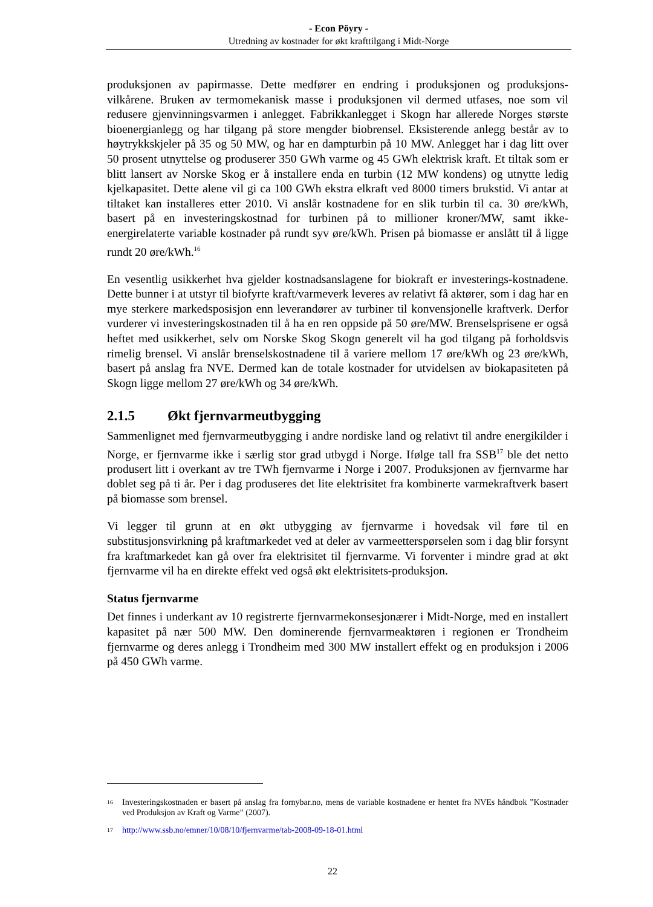- Econ Pöyry -
Utredning av kostnader for økt krafttilgang i Midt-Norge
produksjonen av papirmasse. Dette medfører en endring i produksjonen og produksjons-vilkårene. Bruken av termomekanisk masse i produksjonen vil dermed utfases, noe som vil redusere gjenvinningsvarmen i anlegget. Fabrikkanlegget i Skogn har allerede Norges største bioenergianlegg og har tilgang på store mengder biobrensel. Eksisterende anlegg består av to høytrykkskjeler på 35 og 50 MW, og har en dampturbin på 10 MW. Anlegget har i dag litt over 50 prosent utnyttelse og produserer 350 GWh varme og 45 GWh elektrisk kraft. Et tiltak som er blitt lansert av Norske Skog er å installere enda en turbin (12 MW kondens) og utnytte ledig kjelkapasitet. Dette alene vil gi ca 100 GWh ekstra elkraft ved 8000 timers brukstid. Vi antar at tiltaket kan installeres etter 2010. Vi anslår kostnadene for en slik turbin til ca. 30 øre/kWh, basert på en investeringskostnad for turbinen på to millioner kroner/MW, samt ikke-energirelaterte variable kostnader på rundt syv øre/kWh. Prisen på biomasse er anslått til å ligge rundt 20 øre/kWh.<sup>16</sup>
En vesentlig usikkerhet hva gjelder kostnadsanslagene for biokraft er investerings-kostnadene. Dette bunner i at utstyr til biofyrte kraft/varmeverk leveres av relativt få aktører, som i dag har en mye sterkere markedsposisjon enn leverandører av turbiner til konvensjonelle kraftverk. Derfor vurderer vi investeringskostnaden til å ha en ren oppside på 50 øre/MW. Brenselsprisene er også heftet med usikkerhet, selv om Norske Skog Skogn generelt vil ha god tilgang på forholdsvis rimelig brensel. Vi anslår brenselskostnadene til å variere mellom 17 øre/kWh og 23 øre/kWh, basert på anslag fra NVE. Dermed kan de totale kostnader for utvidelsen av biokapasiteten på Skogn ligge mellom 27 øre/kWh og 34 øre/kWh.
2.1.5 Økt fjernvarmeutbygging
Sammenlignet med fjernvarmeutbygging i andre nordiske land og relativt til andre energikilder i Norge, er fjernvarme ikke i særlig stor grad utbygd i Norge. Ifølge tall fra SSB<sup>17</sup> ble det netto produsert litt i overkant av tre TWh fjernvarme i Norge i 2007. Produksjonen av fjernvarme har doblet seg på ti år. Per i dag produseres det lite elektrisitet fra kombinerte varmekraftverk basert på biomasse som brensel.
Vi legger til grunn at en økt utbygging av fjernvarme i hovedsak vil føre til en substitusjonsvirkning på kraftmarkedet ved at deler av varmeetterspørselen som i dag blir forsynt fra kraftmarkedet kan gå over fra elektrisitet til fjernvarme. Vi forventer i mindre grad at økt fjernvarme vil ha en direkte effekt ved også økt elektrisitets-produksjon.
Status fjernvarme
Det finnes i underkant av 10 registrerte fjernvarmekonsesjonærer i Midt-Norge, med en installert kapasitet på nær 500 MW. Den dominerende fjernvarmeaktøren i regionen er Trondheim fjernvarme og deres anlegg i Trondheim med 300 MW installert effekt og en produksjon i 2006 på 450 GWh varme.
16 Investeringskostnaden er basert på anslag fra fornybar.no, mens de variable kostnadene er hentet fra NVEs håndbok ”Kostnader ved Produksjon av Kraft og Varme” (2007).
17 http://www.ssb.no/emner/10/08/10/fjernvarme/tab-2008-09-18-01.html
22